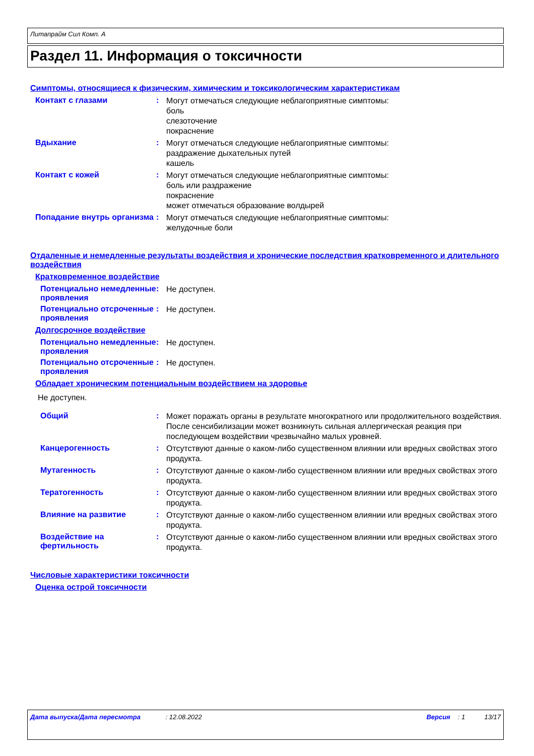Литапрайм Сил Комп. A
Раздел 11. Информация о токсичности
Симптомы, относящиеся к физическим, химическим и токсикологическим характеристикам
Контакт с глазами :
Могут отмечаться следующие неблагоприятные симптомы:
боль
слезоточение
покраснение
Вдыхание :
Могут отмечаться следующие неблагоприятные симптомы:
раздражение дыхательных путей
кашель
Контакт с кожей :
Могут отмечаться следующие неблагоприятные симптомы:
боль или раздражение
покраснение
может отмечаться образование волдырей
Попадание внутрь организма
:
Могут отмечаться следующие неблагоприятные симптомы:
желудочные боли
Отдаленные и немедленные результаты воздействия и хронические последствия кратковременного и длительного воздействия
Кратковременное воздействие
Потенциально немедленные проявления
:
Не доступен.
Потенциально отсроченные проявления
:
Не доступен.
Долгосрочное воздействие
Потенциально немедленные проявления
:
Не доступен.
Потенциально отсроченные проявления
:
Не доступен.
Обладает хроническим потенциальным воздействием на здоровье
Не доступен.
Общий :
Может поражать органы в результате многократного или продолжительного воздействия. После сенсибилизации может возникнуть сильная аллергическая реакция при последующем воздействии чрезвычайно малых уровней.
Канцерогенность :
Отсутствуют данные о каком-либо существенном влиянии или вредных свойствах этого продукта.
Мутагенность :
Отсутствуют данные о каком-либо существенном влиянии или вредных свойствах этого продукта.
Тератогенность :
Отсутствуют данные о каком-либо существенном влиянии или вредных свойствах этого продукта.
Влияние на развитие :
Отсутствуют данные о каком-либо существенном влиянии или вредных свойствах этого продукта.
Воздействие на фертильность
:
Отсутствуют данные о каком-либо существенном влиянии или вредных свойствах этого продукта.
Числовые характеристики токсичности
Оценка острой токсичности
Дата выпуска/Дата пересмотра: 12.08.2022 Версия: 1 13/17